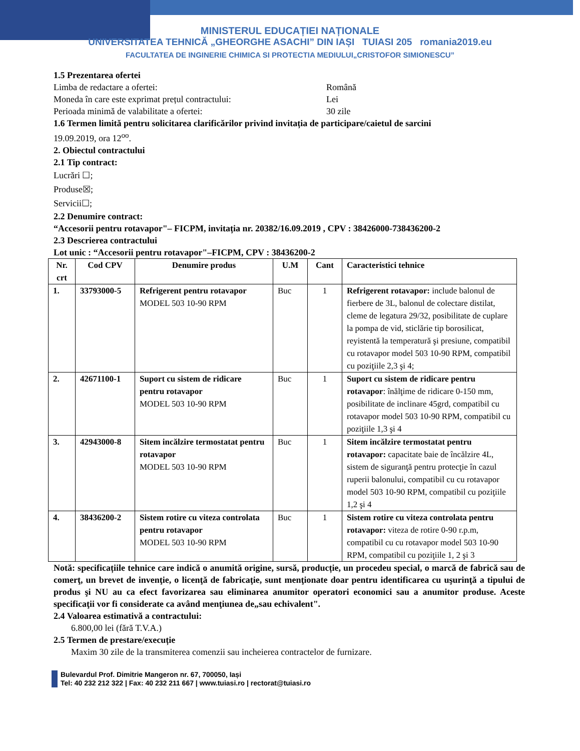MINISTERUL EDUCAȚIEI NAȚIONALE
UNIVERSITATEA TEHNICĂ „GHEORGHE ASACHI” DIN IAȘI TUIASI 205 romania2019.eu
FACULTATEA DE INGINERIE CHIMICA SI PROTECTIA MEDIULUI„CRISTOFOR SIMIONESCU”
1.5 Prezentarea ofertei
Limba de redactare a ofertei: Română
Moneda în care este exprimat prețul contractului: Lei
Perioada minimă de valabilitate a ofertei: 30 zile
1.6 Termen limită pentru solicitarea clarificărilor privind invitația de participare/caietul de sarcini
19.09.2019, ora 12<sup>oo</sup>.
2. Obiectul contractului
2.1 Tip contract:
Lucrări ☐;
Produse☒;
Servicii☐;
2.2 Denumire contract:
“Accesorii pentru rotavapor"– FICPM, invitația nr. 20382/16.09.2019 , CPV : 38426000-738436200-2
2.3 Descrierea contractului
Lot unic : “Accesorii pentru rotavapor"–FICPM, CPV : 38436200-2
| Nr. crt | Cod CPV | Denumire produs | U.M | Cant | Caracteristici tehnice |
| --- | --- | --- | --- | --- | --- |
| 1. | 33793000-5 | Refrigerent pentru rotavapor MODEL 503 10-90 RPM | Buc | 1 | Refrigerent rotavapor: include balonul de fierbere de 3L, balonul de colectare distilat, cleme de legatura 29/32, posibilitate de cuplare la pompa de vid, sticlărie tip borosilicat, reyistentă la temperatură şi presiune, compatibil cu rotavapor model 503 10-90 RPM, compatibil cu poziţiile 2,3 şi 4; |
| 2. | 42671100-1 | Suport cu sistem de ridicare pentru rotavapor MODEL 503 10-90 RPM | Buc | 1 | Suport cu sistem de ridicare pentru rotavapor : înălţime de ridicare 0-150 mm, posibilitate de inclinare 45grd, compatibil cu rotavapor model 503 10-90 RPM, compatibil cu poziţiile 1,3 şi 4 |
| 3. | 42943000-8 | Sitem incălzire termostatat pentru rotavapor MODEL 503 10-90 RPM | Buc | 1 | Sitem incălzire termostatat pentru rotavapor: capacitate baie de încălzire 4L, sistem de siguranţă pentru protecţie în cazul ruperii balonului, compatibil cu cu rotavapor model 503 10-90 RPM, compatibil cu poziţiile 1,2 şi 4 |
| 4. | 38436200-2 | Sistem rotire cu viteza controlata pentru rotavapor MODEL 503 10-90 RPM | Buc | 1 | Sistem rotire cu viteza controlata pentru rotavapor: viteza de rotire 0-90 r.p.m, compatibil cu cu rotavapor model 503 10-90 RPM, compatibil cu poziţiile 1, 2 şi 3 |
Notă: specificațiile tehnice care indică o anumită origine, sursă, producție, un procedeu special, o marcă de fabrică sau de comerţ, un brevet de invenţie, o licenţă de fabricaţie, sunt menţionate doar pentru identificarea cu uşurinţă a tipului de produs şi NU au ca efect favorizarea sau eliminarea anumitor operatori economici sau a anumitor produse. Aceste specificaţii vor fi considerate ca având menţiunea de„sau echivalent".
2.4 Valoarea estimativă a contractului:
6.800,00 lei (fără T.V.A.)
2.5 Termen de prestare/execuție
Maxim 30 zile de la transmiterea comenzii sau incheierea contractelor de furnizare.
Bulevardul Prof. Dimitrie Mangeron nr. 67, 700050, Iași
Tel: 40 232 212 322 | Fax: 40 232 211 667 | www.tuiasi.ro | rectorat@tuiasi.ro